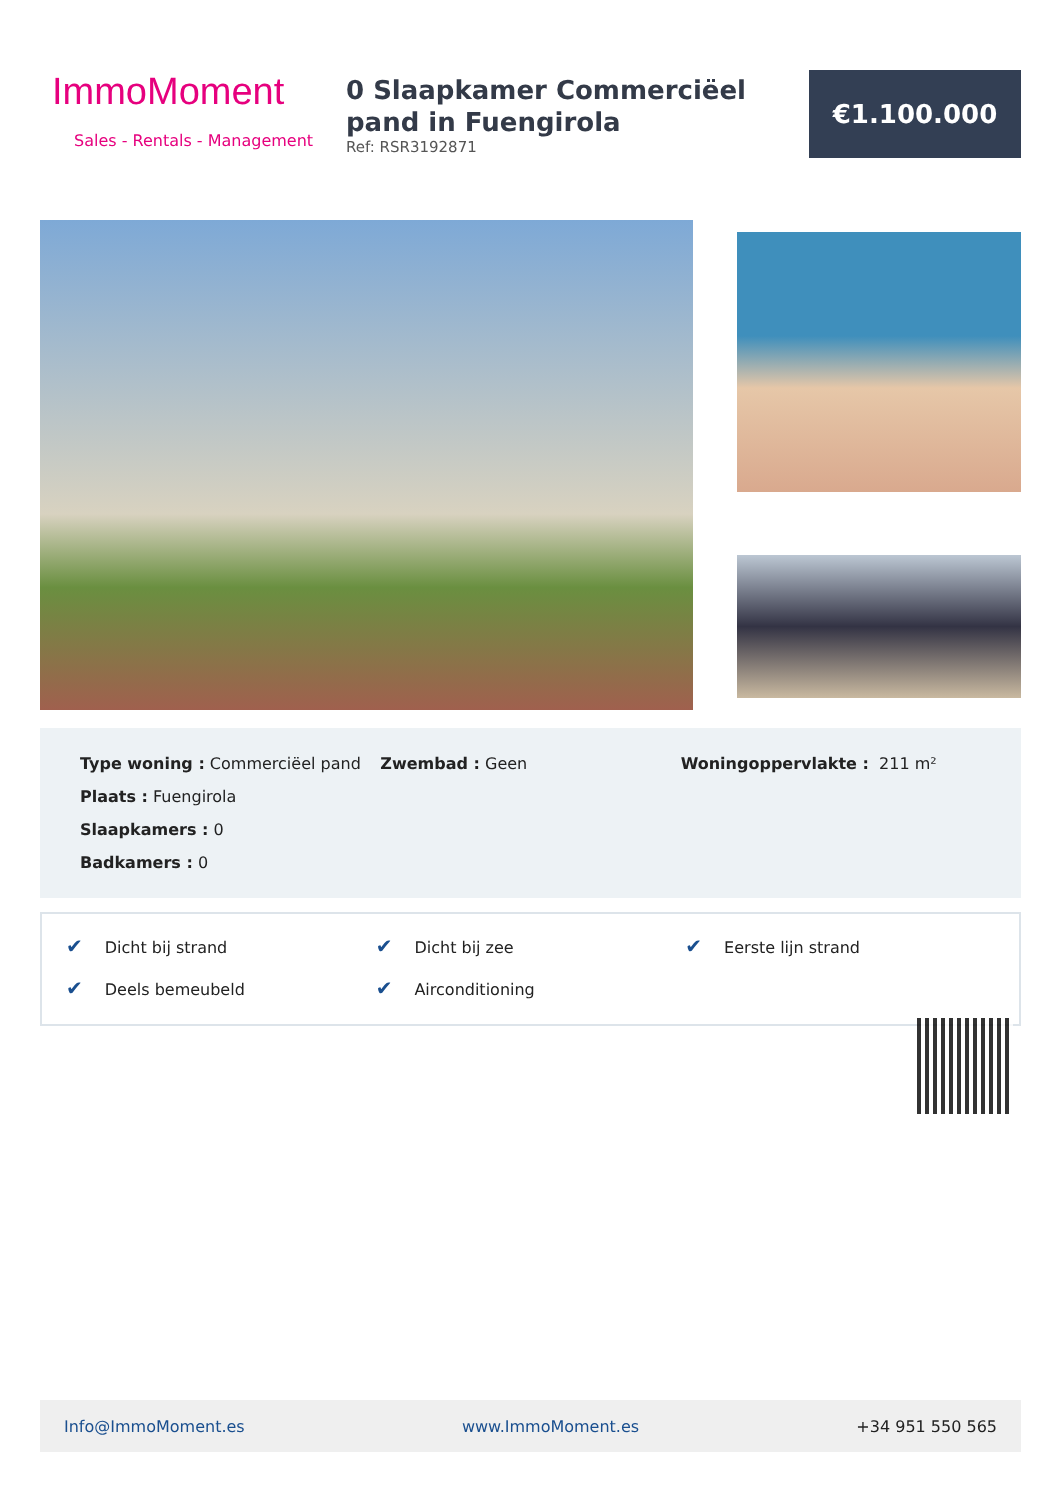ImmoMoment
Sales - Rentals - Management
0 Slaapkamer Commerciëel pand in Fuengirola
Ref: RSR3192871
€1.100.000
Type woning : Commerciëel pand
Plaats : Fuengirola
Slaapkamers : 0
Badkamers : 0
Zwembad : Geen Woningoppervlakte : 211 m²
✔ Dicht bij strand
✔ Dicht bij zee
✔ Eerste lijn strand
✔ Deels bemeubeld
✔ Airconditioning
Info@ImmoMoment.es www.ImmoMoment.es +34 951 550 565